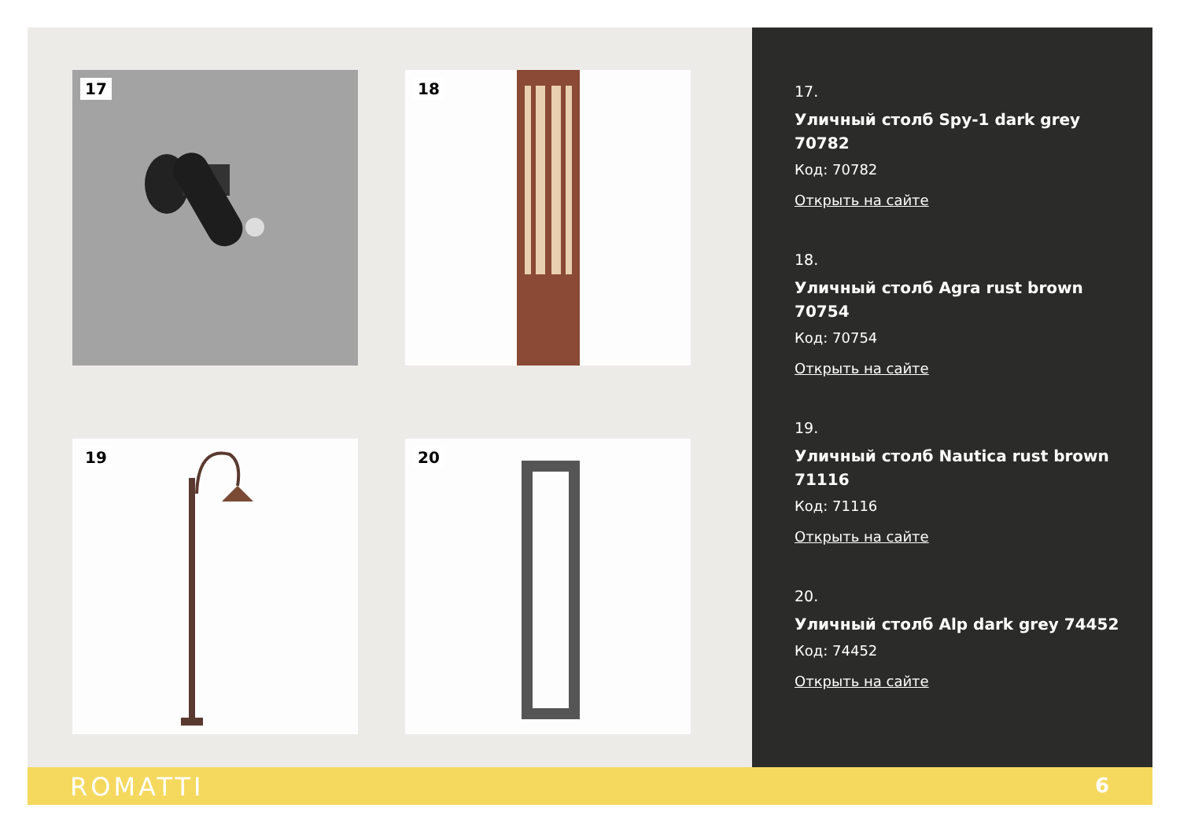17 18
19 20
17.
Уличный столб Spy-1 dark grey 70782
Код: 70782
Открыть на сайте
18.
Уличный столб Agra rust brown 70754
Код: 70754
Открыть на сайте
19.
Уличный столб Nautica rust brown 71116
Код: 71116
Открыть на сайте
20.
Уличный столб Alp dark grey 74452
Код: 74452
Открыть на сайте
ROMATTI 6